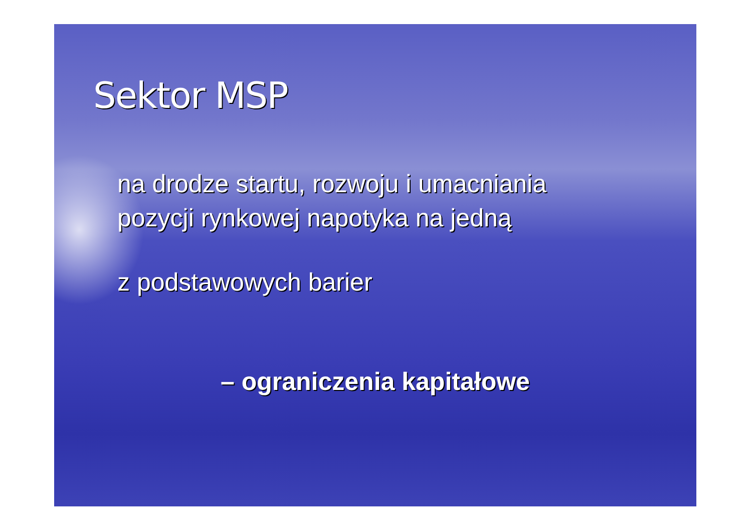Sektor MSP
na drodze startu, rozwoju i umacniania
pozycji rynkowej napotyka na jedną
z podstawowych barier
– ograniczenia kapitałowe